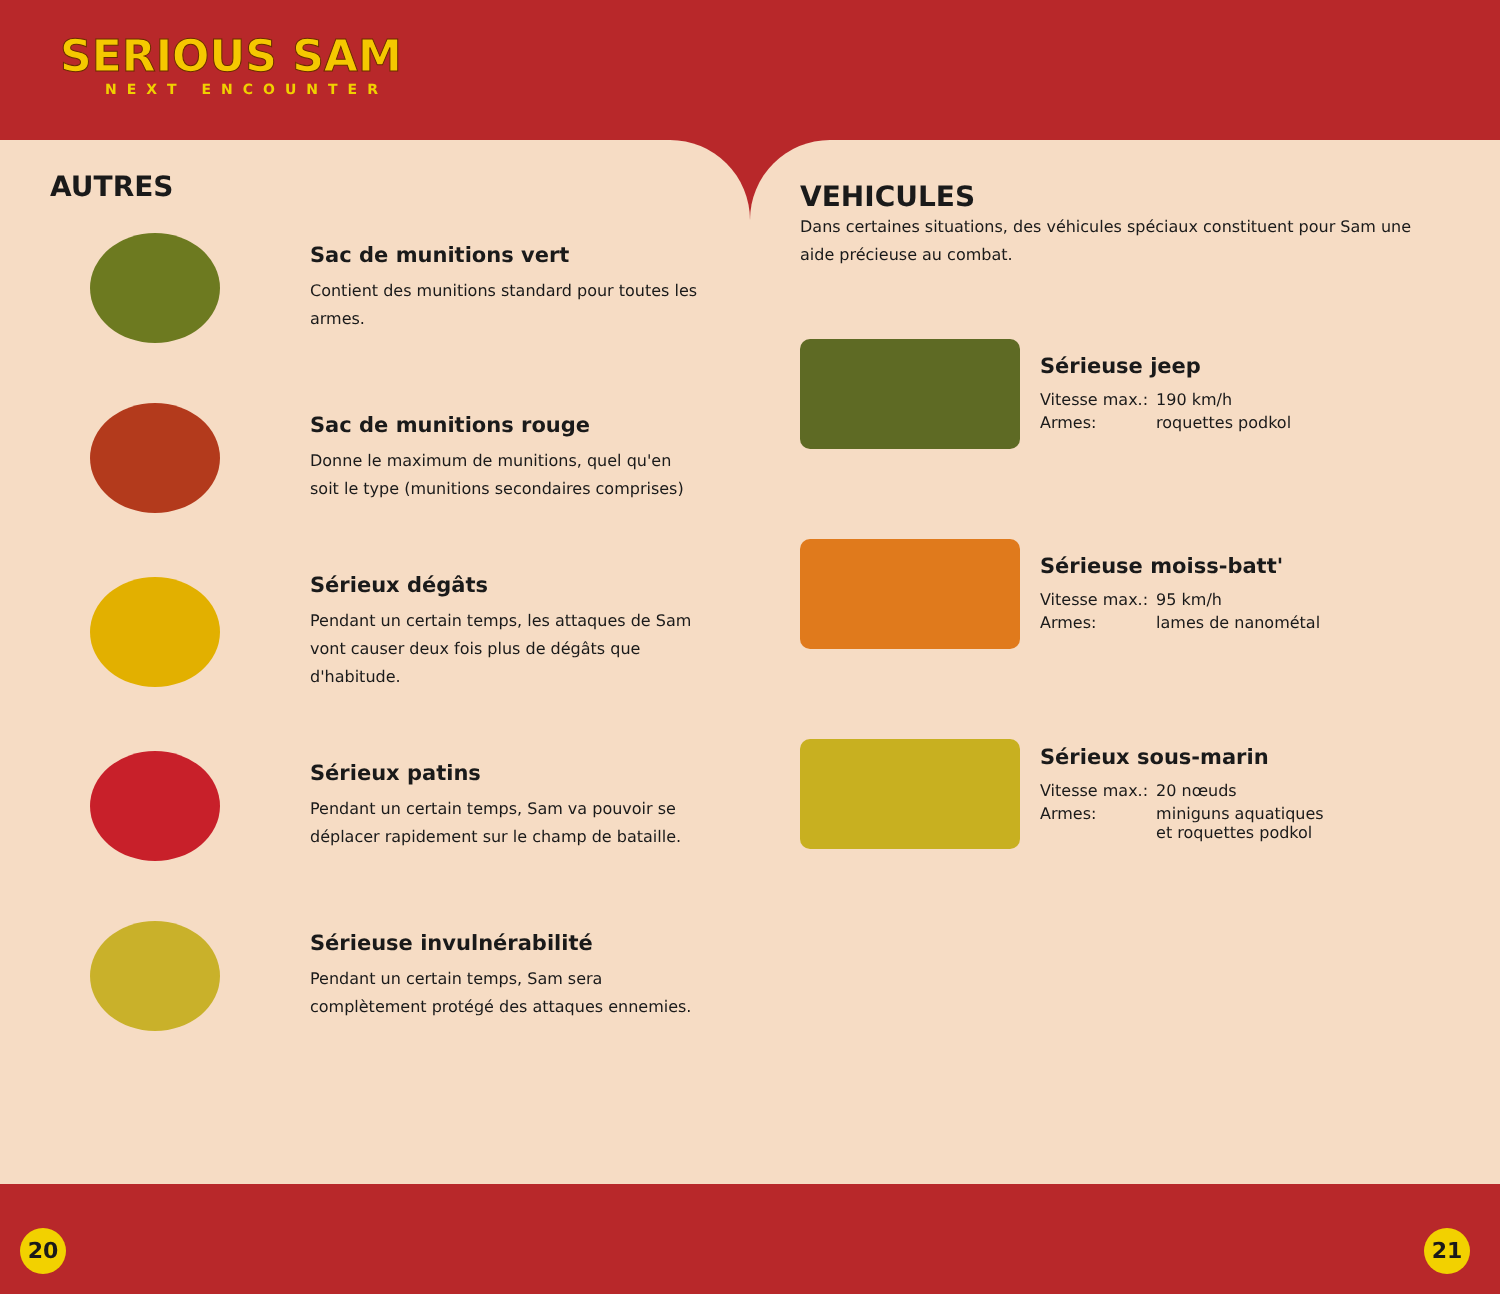SERIOUS SAM
NEXT ENCOUNTER
AUTRES
Sac de munitions vert
Contient des munitions standard pour toutes les armes.
Sac de munitions rouge
Donne le maximum de munitions, quel qu'en soit le type (munitions secondaires comprises)
Sérieux dégâts
Pendant un certain temps, les attaques de Sam vont causer deux fois plus de dégâts que d'habitude.
Sérieux patins
Pendant un certain temps, Sam va pouvoir se déplacer rapidement sur le champ de bataille.
Sérieuse invulnérabilité
Pendant un certain temps, Sam sera complètement protégé des attaques ennemies.
20
VEHICULES
Dans certaines situations, des véhicules spéciaux constituent pour Sam une aide précieuse au combat.
Sérieuse jeep
| Vitesse max.: | 190 km/h |
| Armes: | roquettes podkol |
Sérieuse moiss-batt'
| Vitesse max.: | 95 km/h |
| Armes: | lames de nanométal |
Sérieux sous-marin
| Vitesse max.: | 20 nœuds |
| Armes: | miniguns aquatiques et roquettes podkol |
21